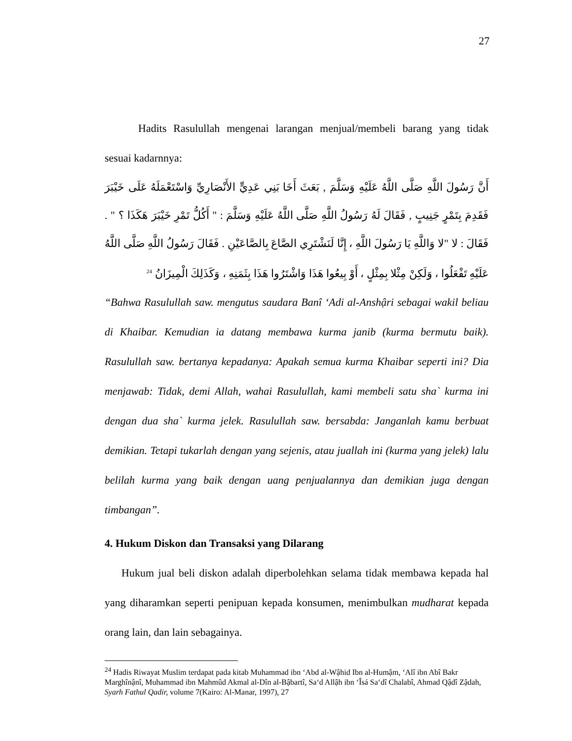27
Hadits Rasulullah mengenai larangan menjual/membeli barang yang tidak sesuai kadarnnya:
أَنَّ رَسُولَ اللَّهِ صَلَّى اللَّهُ عَلَيْهِ وَسَلَّمَ , بَعَثَ أَخَا بَنِي عَدِيٍّ الأَنْصَارِيِّ وَاسْتَعْمَلَهُ عَلَى خَيْبَرَ فَقَدِمَ بِتَمْرٍ جَنِيبٍ , فَقَالَ لَهُ رَسُولُ اللَّهِ صَلَّى اللَّهُ عَلَيْهِ وَسَلَّمَ : " أَكُلُّ تَمْرِ خَيْبَرَ هَكَذَا ؟ " . فَقَالَ : لا "لا وَاللَّهِ يَا رَسُولَ اللَّهِ ، إِنَّا لَنَشْتَرِي الصَّاعَ بِالصَّاعَيْنِ . فَقَالَ رَسُولُ اللَّهِ صَلَّى اللَّهُ عَلَيْهِ تَفْعَلُوا ، وَلَكِنْ مِثْلا بِمِثْلٍ ، أَوْ بِيعُوا هَذَا وَاشْتَرُوا هَذَا بِثَمَنِهِ ، وَكَذَلِكَ الْمِيزَانُ <sup>24</sup>
“Bahwa Rasulullah saw. mengutus saudara Banî ‘Adi al-Anshậri sebagai wakil beliau di Khaibar. Kemudian ia datang membawa kurma janib (kurma bermutu baik). Rasulullah saw. bertanya kepadanya: Apakah semua kurma Khaibar seperti ini? Dia menjawab: Tidak, demi Allah, wahai Rasulullah, kami membeli satu sha` kurma ini dengan dua sha` kurma jelek. Rasulullah saw. bersabda: Janganlah kamu berbuat demikian. Tetapi tukarlah dengan yang sejenis, atau juallah ini (kurma yang jelek) lalu belilah kurma yang baik dengan uang penjualannya dan demikian juga dengan timbangan”.
4. Hukum Diskon dan Transaksi yang Dilarang
Hukum jual beli diskon adalah diperbolehkan selama tidak membawa kepada hal yang diharamkan seperti penipuan kepada konsumen, menimbulkan mudharat kepada orang lain, dan lain sebagainya.
<sup>24</sup> Hadis Riwayat Muslim terdapat pada kitab Muhammad ibn ‘Abd al-Wậhid Ibn al-Humậm, ‘Alî ibn Abî Bakr Marghînậnî, Muhammad ibn Mahmûd Akmal al-Dîn al-Bậbartî, Sa‘d Allậh ibn ‘Îsá Sa‘dî Chalabî, Ahmad Qậdî Zậdah, Syarh Fathul Qadir, volume 7(Kairo: Al-Manar, 1997), 27